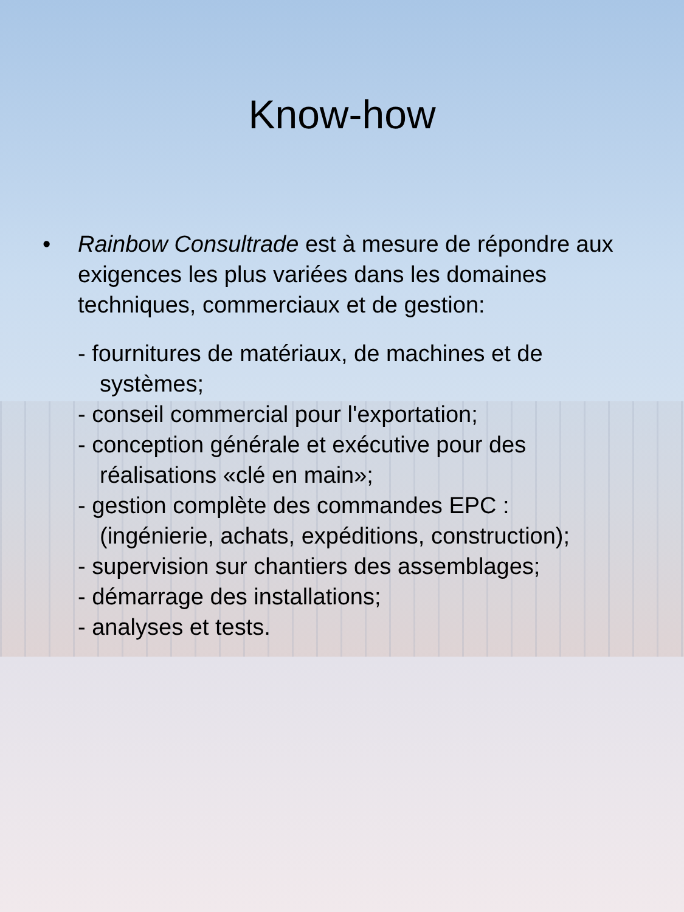Know-how
• Rainbow Consultrade est à mesure de répondre aux exigences les plus variées dans les domaines techniques, commerciaux et de gestion:
- fournitures de matériaux, de machines et de systèmes;
- conseil commercial pour l'exportation;
- conception générale et exécutive pour des réalisations «clé en main»;
- gestion complète des commandes EPC : (ingénierie, achats, expéditions, construction);
- supervision sur chantiers des assemblages;
- démarrage des installations;
- analyses et tests.